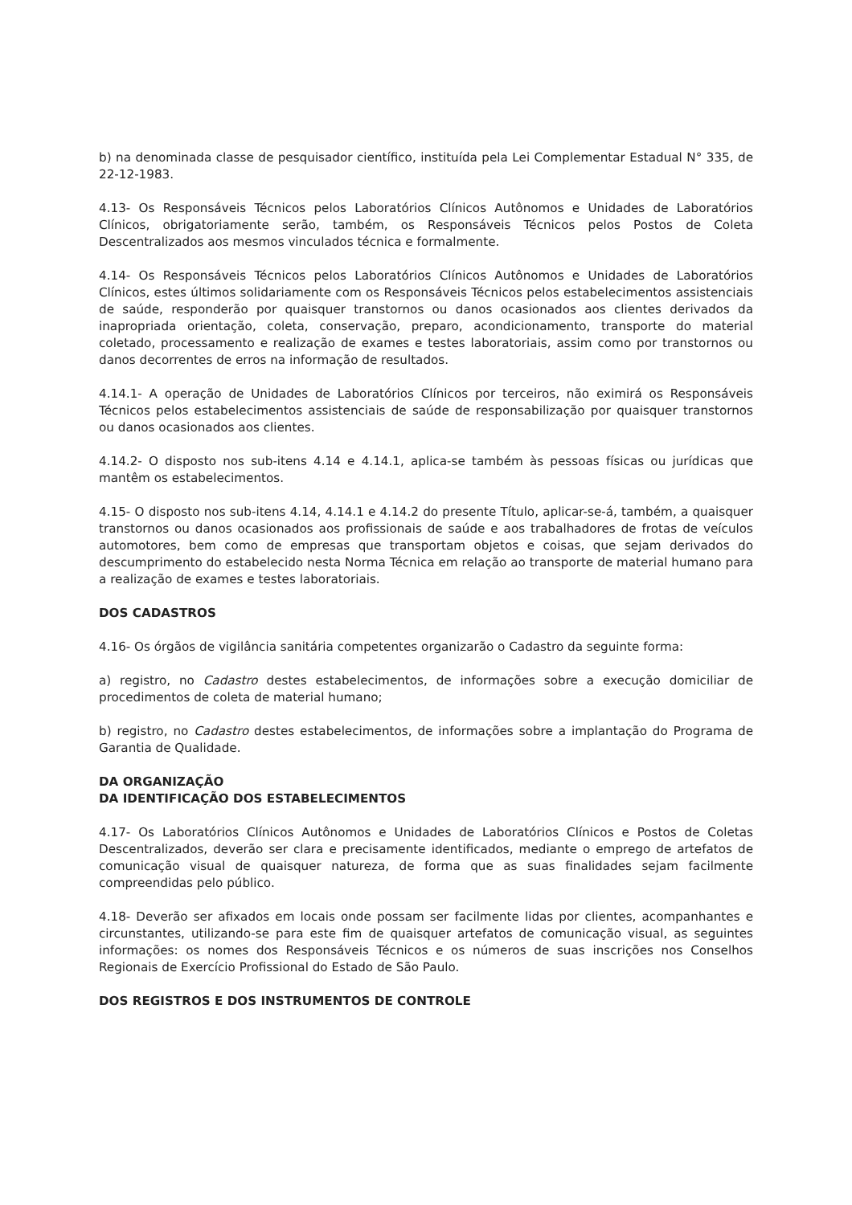b) na denominada classe de pesquisador científico, instituída pela Lei Complementar Estadual N° 335, de 22-12-1983.
4.13- Os Responsáveis Técnicos pelos Laboratórios Clínicos Autônomos e Unidades de Laboratórios Clínicos, obrigatoriamente serão, também, os Responsáveis Técnicos pelos Postos de Coleta Descentralizados aos mesmos vinculados técnica e formalmente.
4.14- Os Responsáveis Técnicos pelos Laboratórios Clínicos Autônomos e Unidades de Laboratórios Clínicos, estes últimos solidariamente com os Responsáveis Técnicos pelos estabelecimentos assistenciais de saúde, responderão por quaisquer transtornos ou danos ocasionados aos clientes derivados da inapropriada orientação, coleta, conservação, preparo, acondicionamento, transporte do material coletado, processamento e realização de exames e testes laboratoriais, assim como por transtornos ou danos decorrentes de erros na informação de resultados.
4.14.1- A operação de Unidades de Laboratórios Clínicos por terceiros, não eximirá os Responsáveis Técnicos pelos estabelecimentos assistenciais de saúde de responsabilização por quaisquer transtornos ou danos ocasionados aos clientes.
4.14.2- O disposto nos sub-itens 4.14 e 4.14.1, aplica-se também às pessoas físicas ou jurídicas que mantêm os estabelecimentos.
4.15- O disposto nos sub-itens 4.14, 4.14.1 e 4.14.2 do presente Título, aplicar-se-á, também, a quaisquer transtornos ou danos ocasionados aos profissionais de saúde e aos trabalhadores de frotas de veículos automotores, bem como de empresas que transportam objetos e coisas, que sejam derivados do descumprimento do estabelecido nesta Norma Técnica em relação ao transporte de material humano para a realização de exames e testes laboratoriais.
DOS CADASTROS
4.16- Os órgãos de vigilância sanitária competentes organizarão o Cadastro da seguinte forma:
a) registro, no Cadastro destes estabelecimentos, de informações sobre a execução domiciliar de procedimentos de coleta de material humano;
b) registro, no Cadastro destes estabelecimentos, de informações sobre a implantação do Programa de Garantia de Qualidade.
DA ORGANIZAÇÃO
DA IDENTIFICAÇÃO DOS ESTABELECIMENTOS
4.17- Os Laboratórios Clínicos Autônomos e Unidades de Laboratórios Clínicos e Postos de Coletas Descentralizados, deverão ser clara e precisamente identificados, mediante o emprego de artefatos de comunicação visual de quaisquer natureza, de forma que as suas finalidades sejam facilmente compreendidas pelo público.
4.18- Deverão ser afixados em locais onde possam ser facilmente lidas por clientes, acompanhantes e circunstantes, utilizando-se para este fim de quaisquer artefatos de comunicação visual, as seguintes informações: os nomes dos Responsáveis Técnicos e os números de suas inscrições nos Conselhos Regionais de Exercício Profissional do Estado de São Paulo.
DOS REGISTROS E DOS INSTRUMENTOS DE CONTROLE